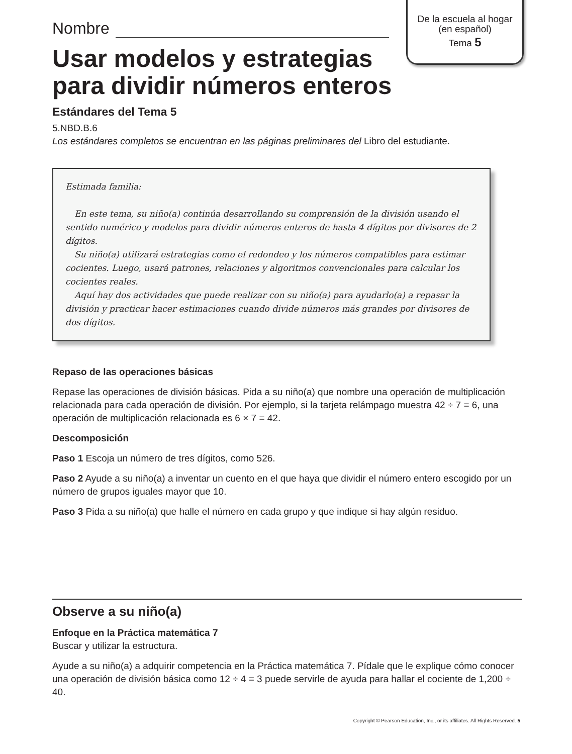De la escuela al hogar
(en español)
Tema 5
Nombre
Usar modelos y estrategias para dividir números enteros
Estándares del Tema 5
5.NBD.B.6
Los estándares completos se encuentran en las páginas preliminares del Libro del estudiante.
Estimada familia:
En este tema, su niño(a) continúa desarrollando su comprensión de la división usando el sentido numérico y modelos para dividir números enteros de hasta 4 dígitos por divisores de 2 dígitos.
Su niño(a) utilizará estrategias como el redondeo y los números compatibles para estimar cocientes. Luego, usará patrones, relaciones y algoritmos convencionales para calcular los cocientes reales.
Aquí hay dos actividades que puede realizar con su niño(a) para ayudarlo(a) a repasar la división y practicar hacer estimaciones cuando divide números más grandes por divisores de dos dígitos.
Repaso de las operaciones básicas
Repase las operaciones de división básicas. Pida a su niño(a) que nombre una operación de multiplicación relacionada para cada operación de división. Por ejemplo, si la tarjeta relámpago muestra 42 ÷ 7 = 6, una operación de multiplicación relacionada es 6 × 7 = 42.
Descomposición
Paso 1 Escoja un número de tres dígitos, como 526.
Paso 2 Ayude a su niño(a) a inventar un cuento en el que haya que dividir el número entero escogido por un número de grupos iguales mayor que 10.
Paso 3 Pida a su niño(a) que halle el número en cada grupo y que indique si hay algún residuo.
Observe a su niño(a)
Enfoque en la Práctica matemática 7
Buscar y utilizar la estructura.
Ayude a su niño(a) a adquirir competencia en la Práctica matemática 7. Pídale que le explique cómo conocer una operación de división básica como 12 ÷ 4 = 3 puede servirle de ayuda para hallar el cociente de 1,200 ÷ 40.
Copyright © Pearson Education, Inc., or its affiliates. All Rights Reserved. 5